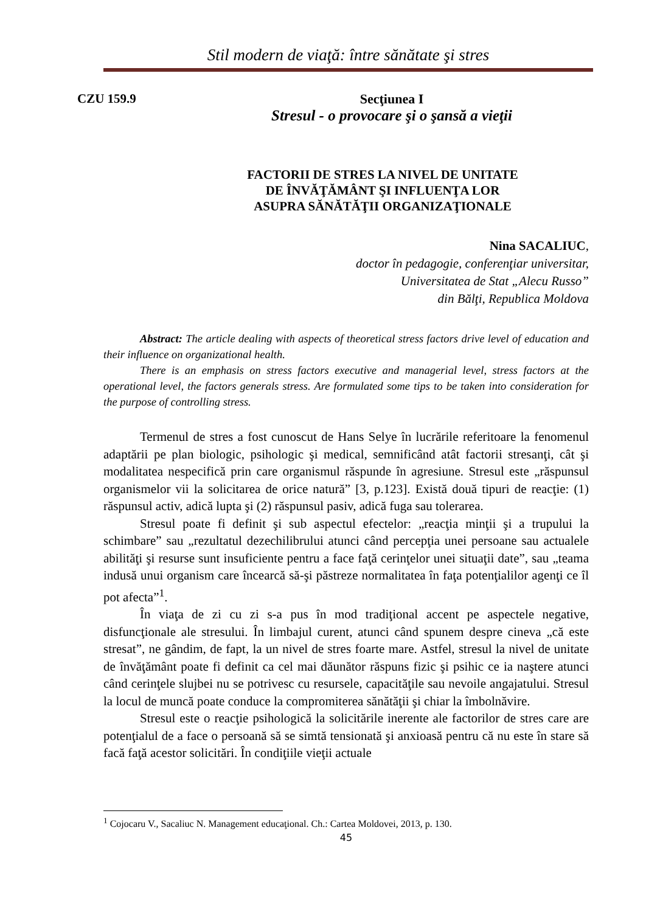Stil modern de viaţă: între sănătate şi stres
CZU 159.9
Secţiunea I
Stresul - o provocare şi o şansă a vieţii
FACTORII DE STRES LA NIVEL DE UNITATE
DE ÎNVĂŢĂMÂNT ŞI INFLUENŢA LOR
ASUPRA SĂNĂTĂŢII ORGANIZAŢIONALE
Nina SACALIUC,
doctor în pedagogie, conferenţiar universitar,
Universitatea de Stat „Alecu Russo”
din Bălţi, Republica Moldova
Abstract: The article dealing with aspects of theoretical stress factors drive level of education and their influence on organizational health.
There is an emphasis on stress factors executive and managerial level, stress factors at the operational level, the factors generals stress. Are formulated some tips to be taken into consideration for the purpose of controlling stress.
Termenul de stres a fost cunoscut de Hans Selye în lucrările referitoare la fenomenul adaptării pe plan biologic, psihologic şi medical, semnificând atât factorii stresanţi, cât şi modalitatea nespecifică prin care organismul răspunde în agresiune. Stresul este „răspunsul organismelor vii la solicitarea de orice natură” [3, p.123]. Există două tipuri de reacţie: (1) răspunsul activ, adică lupta şi (2) răspunsul pasiv, adică fuga sau tolerarea.
Stresul poate fi definit şi sub aspectul efectelor: „reacţia minţii şi a trupului la schimbare” sau „rezultatul dezechilibrului atunci când percepţia unei persoane sau actualele abilităţi şi resurse sunt insuficiente pentru a face faţă cerinţelor unei situaţii date”, sau „teama indusă unui organism care încearcă să-şi păstreze normalitatea în faţa potenţialilor agenţi ce îl pot afecta”<sup>1</sup>.
În viaţa de zi cu zi s-a pus în mod tradiţional accent pe aspectele negative, disfuncţionale ale stresului. În limbajul curent, atunci când spunem despre cineva „că este stresat”, ne gândim, de fapt, la un nivel de stres foarte mare. Astfel, stresul la nivel de unitate de învăţământ poate fi definit ca cel mai dăunător răspuns fizic şi psihic ce ia naştere atunci când cerinţele slujbei nu se potrivesc cu resursele, capacităţile sau nevoile angajatului. Stresul la locul de muncă poate conduce la compromiterea sănătăţii şi chiar la îmbolnăvire.
Stresul este o reacţie psihologică la solicitările inerente ale factorilor de stres care are potenţialul de a face o persoană să se simtă tensionată şi anxioasă pentru că nu este în stare să facă faţă acestor solicitări. În condiţiile vieţii actuale
<sup>1</sup> Cojocaru V., Sacaliuc N. Management educaţional. Ch.: Cartea Moldovei, 2013, p. 130.
45